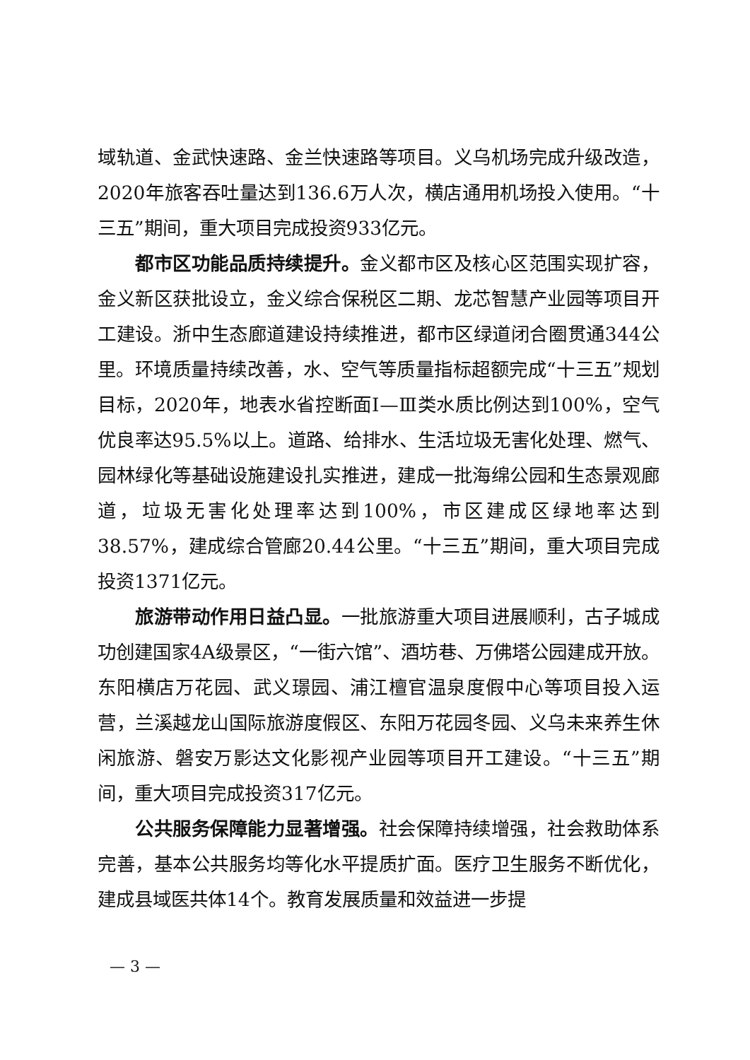域轨道、金武快速路、金兰快速路等项目。义乌机场完成升级改造，2020年旅客吞吐量达到136.6万人次，横店通用机场投入使用。“十三五”期间，重大项目完成投资933亿元。
都市区功能品质持续提升。金义都市区及核心区范围实现扩容，金义新区获批设立，金义综合保税区二期、龙芯智慧产业园等项目开工建设。浙中生态廊道建设持续推进，都市区绿道闭合圈贯通344公里。环境质量持续改善，水、空气等质量指标超额完成“十三五”规划目标，2020年，地表水省控断面Ⅰ—Ⅲ类水质比例达到100%，空气优良率达95.5%以上。道路、给排水、生活垃圾无害化处理、燃气、园林绿化等基础设施建设扎实推进，建成一批海绵公园和生态景观廊道，垃圾无害化处理率达到100%，市区建成区绿地率达到38.57%，建成综合管廊20.44公里。“十三五”期间，重大项目完成投资1371亿元。
旅游带动作用日益凸显。一批旅游重大项目进展顺利，古子城成功创建国家4A级景区，“一街六馆”、酒坊巷、万佛塔公园建成开放。东阳横店万花园、武义璟园、浦江檀官温泉度假中心等项目投入运营，兰溪越龙山国际旅游度假区、东阳万花园冬园、义乌未来养生休闲旅游、磐安万影达文化影视产业园等项目开工建设。“十三五”期间，重大项目完成投资317亿元。
公共服务保障能力显著增强。社会保障持续增强，社会救助体系完善，基本公共服务均等化水平提质扩面。医疗卫生服务不断优化，建成县域医共体14个。教育发展质量和效益进一步提
— 3 —